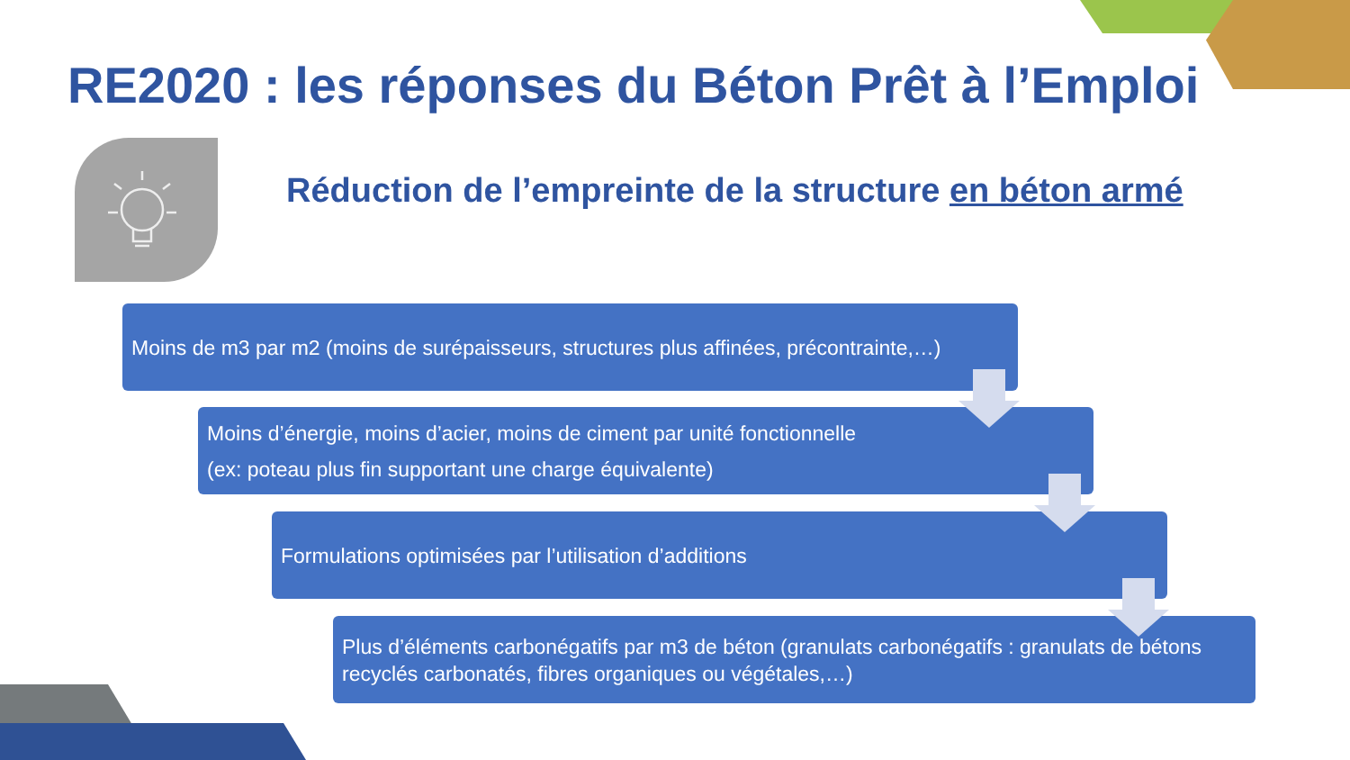RE2020 : les réponses du Béton Prêt à l’Emploi
Réduction de l’empreinte de la structure en béton armé
Moins de m3 par m2 (moins de surépaisseurs, structures plus affinées, précontrainte,…)
Moins d’énergie, moins d’acier, moins de ciment par unité fonctionnelle
(ex: poteau plus fin supportant une charge équivalente)
Formulations optimisées par l’utilisation d’additions
Plus d’éléments carbonégatifs par m3 de béton (granulats carbonégatifs : granulats de bétons recyclés carbonatés, fibres organiques ou végétales,…)